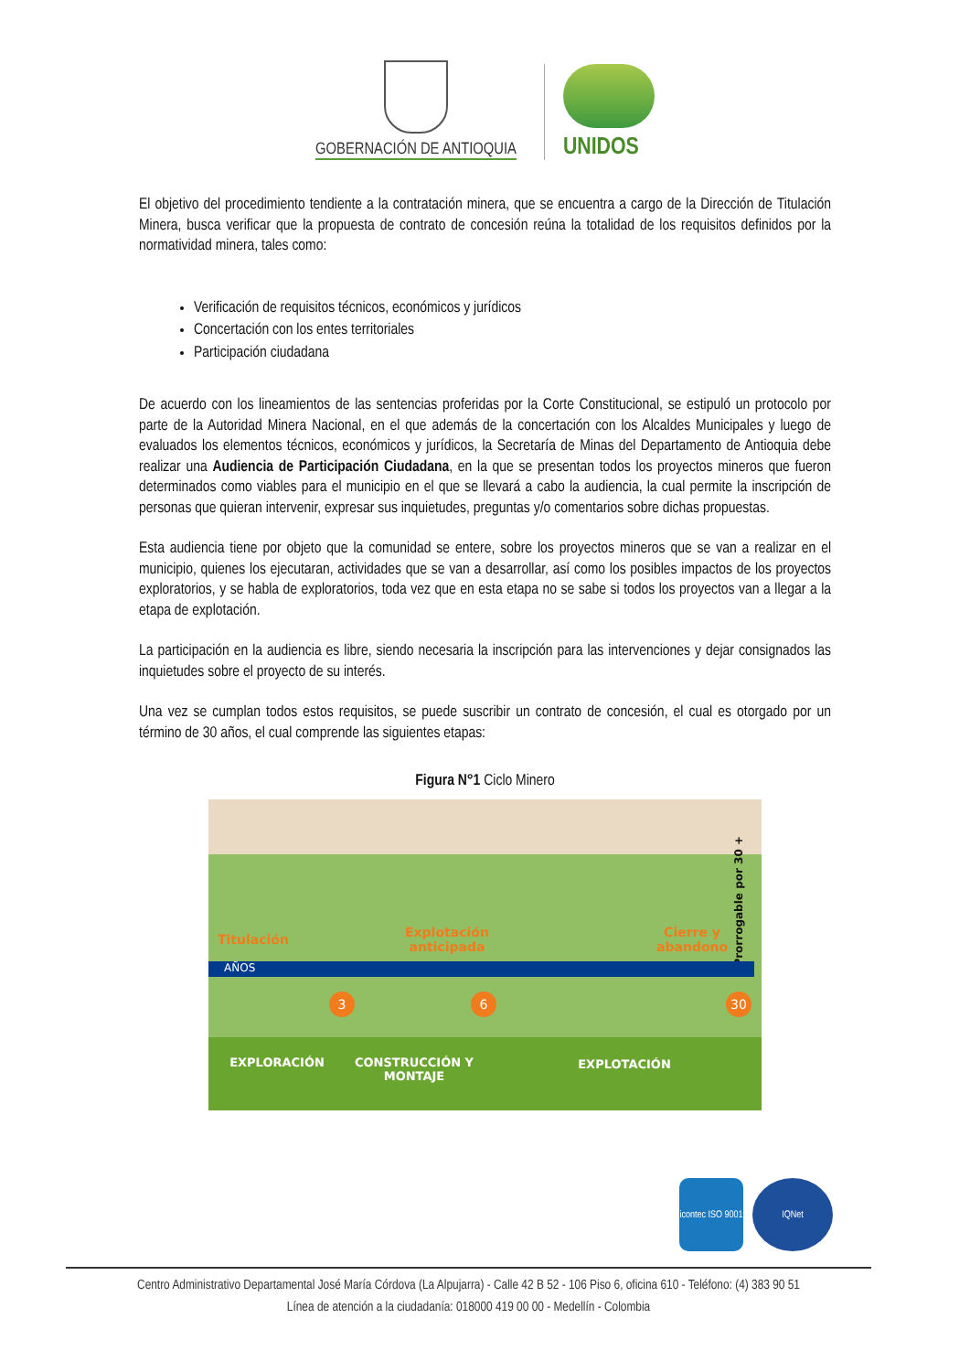GOBERNACIÓN DE ANTIOQUIA
UNIDOS
El objetivo del procedimiento tendiente a la contratación minera, que se encuentra a cargo de la Dirección de Titulación Minera, busca verificar que la propuesta de contrato de concesión reúna la totalidad de los requisitos definidos por la normatividad minera, tales como:
Verificación de requisitos técnicos, económicos y jurídicos
Concertación con los entes territoriales
Participación ciudadana
De acuerdo con los lineamientos de las sentencias proferidas por la Corte Constitucional, se estipuló un protocolo por parte de la Autoridad Minera Nacional, en el que además de la concertación con los Alcaldes Municipales y luego de evaluados los elementos técnicos, económicos y jurídicos, la Secretaría de Minas del Departamento de Antioquia debe realizar una Audiencia de Participación Ciudadana, en la que se presentan todos los proyectos mineros que fueron determinados como viables para el municipio en el que se llevará a cabo la audiencia, la cual permite la inscripción de personas que quieran intervenir, expresar sus inquietudes, preguntas y/o comentarios sobre dichas propuestas.
Esta audiencia tiene por objeto que la comunidad se entere, sobre los proyectos mineros que se van a realizar en el municipio, quienes los ejecutaran, actividades que se van a desarrollar, así como los posibles impactos de los proyectos exploratorios, y se habla de exploratorios, toda vez que en esta etapa no se sabe si todos los proyectos van a llegar a la etapa de explotación.
La participación en la audiencia es libre, siendo necesaria la inscripción para las intervenciones y dejar consignados las inquietudes sobre el proyecto de su interés.
Una vez se cumplan todos estos requisitos, se puede suscribir un contrato de concesión, el cual es otorgado por un término de 30 años, el cual comprende las siguientes etapas:
Figura N°1 Ciclo Minero
Titulación
Explotación
anticipada
Cierre y
abandono
Prorrogable por 30 +
AÑOS
3 6 30
EXPLORACIÓN
CONSTRUCCIÓN Y MONTAJE
EXPLOTACIÓN
icontec ISO 9001
IQNet
Centro Administrativo Departamental José María Córdova (La Alpujarra) - Calle 42 B 52 - 106 Piso 6, oficina 610 - Teléfono: (4) 383 90 51
Línea de atención a la ciudadanía: 018000 419 00 00 - Medellín - Colombia